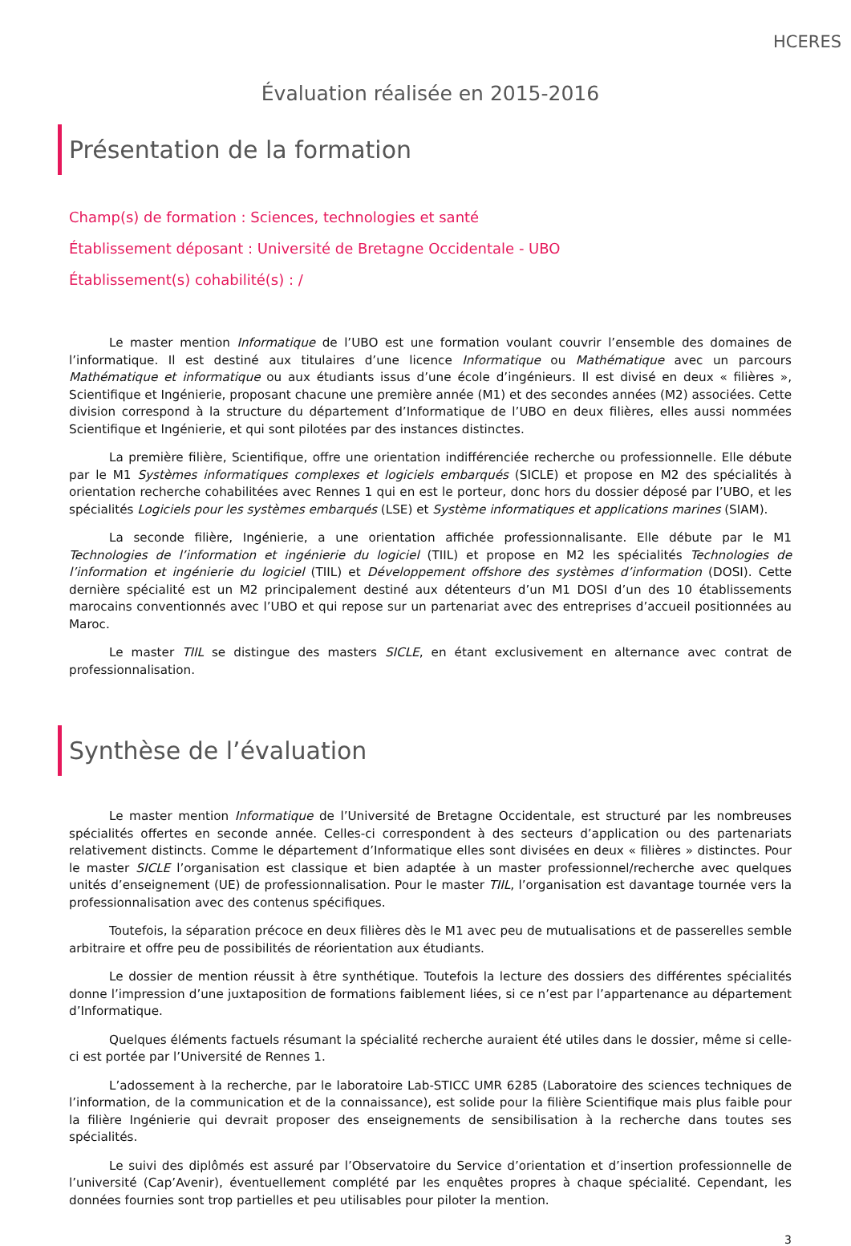HCERES
Évaluation réalisée en 2015-2016
Présentation de la formation
Champ(s) de formation : Sciences, technologies et santé
Établissement déposant : Université de Bretagne Occidentale - UBO
Établissement(s) cohabilité(s) : /
Le master mention Informatique de l’UBO est une formation voulant couvrir l’ensemble des domaines de l’informatique. Il est destiné aux titulaires d’une licence Informatique ou Mathématique avec un parcours Mathématique et informatique ou aux étudiants issus d’une école d’ingénieurs. Il est divisé en deux « filières », Scientifique et Ingénierie, proposant chacune une première année (M1) et des secondes années (M2) associées. Cette division correspond à la structure du département d’Informatique de l’UBO en deux filières, elles aussi nommées Scientifique et Ingénierie, et qui sont pilotées par des instances distinctes.
La première filière, Scientifique, offre une orientation indifférenciée recherche ou professionnelle. Elle débute par le M1 Systèmes informatiques complexes et logiciels embarqués (SICLE) et propose en M2 des spécialités à orientation recherche cohabilitées avec Rennes 1 qui en est le porteur, donc hors du dossier déposé par l’UBO, et les spécialités Logiciels pour les systèmes embarqués (LSE) et Système informatiques et applications marines (SIAM).
La seconde filière, Ingénierie, a une orientation affichée professionnalisante. Elle débute par le M1 Technologies de l’information et ingénierie du logiciel (TIIL) et propose en M2 les spécialités Technologies de l’information et ingénierie du logiciel (TIIL) et Développement offshore des systèmes d’information (DOSI). Cette dernière spécialité est un M2 principalement destiné aux détenteurs d’un M1 DOSI d’un des 10 établissements marocains conventionnés avec l’UBO et qui repose sur un partenariat avec des entreprises d’accueil positionnées au Maroc.
Le master TIIL se distingue des masters SICLE, en étant exclusivement en alternance avec contrat de professionnalisation.
Synthèse de l’évaluation
Le master mention Informatique de l’Université de Bretagne Occidentale, est structuré par les nombreuses spécialités offertes en seconde année. Celles-ci correspondent à des secteurs d’application ou des partenariats relativement distincts. Comme le département d’Informatique elles sont divisées en deux « filières » distinctes. Pour le master SICLE l’organisation est classique et bien adaptée à un master professionnel/recherche avec quelques unités d’enseignement (UE) de professionnalisation. Pour le master TIIL, l’organisation est davantage tournée vers la professionnalisation avec des contenus spécifiques.
Toutefois, la séparation précoce en deux filières dès le M1 avec peu de mutualisations et de passerelles semble arbitraire et offre peu de possibilités de réorientation aux étudiants.
Le dossier de mention réussit à être synthétique. Toutefois la lecture des dossiers des différentes spécialités donne l’impression d’une juxtaposition de formations faiblement liées, si ce n’est par l’appartenance au département d’Informatique.
Quelques éléments factuels résumant la spécialité recherche auraient été utiles dans le dossier, même si celle-ci est portée par l’Université de Rennes 1.
L’adossement à la recherche, par le laboratoire Lab-STICC UMR 6285 (Laboratoire des sciences techniques de l’information, de la communication et de la connaissance), est solide pour la filière Scientifique mais plus faible pour la filière Ingénierie qui devrait proposer des enseignements de sensibilisation à la recherche dans toutes ses spécialités.
Le suivi des diplômés est assuré par l’Observatoire du Service d’orientation et d’insertion professionnelle de l’université (Cap’Avenir), éventuellement complété par les enquêtes propres à chaque spécialité. Cependant, les données fournies sont trop partielles et peu utilisables pour piloter la mention.
3